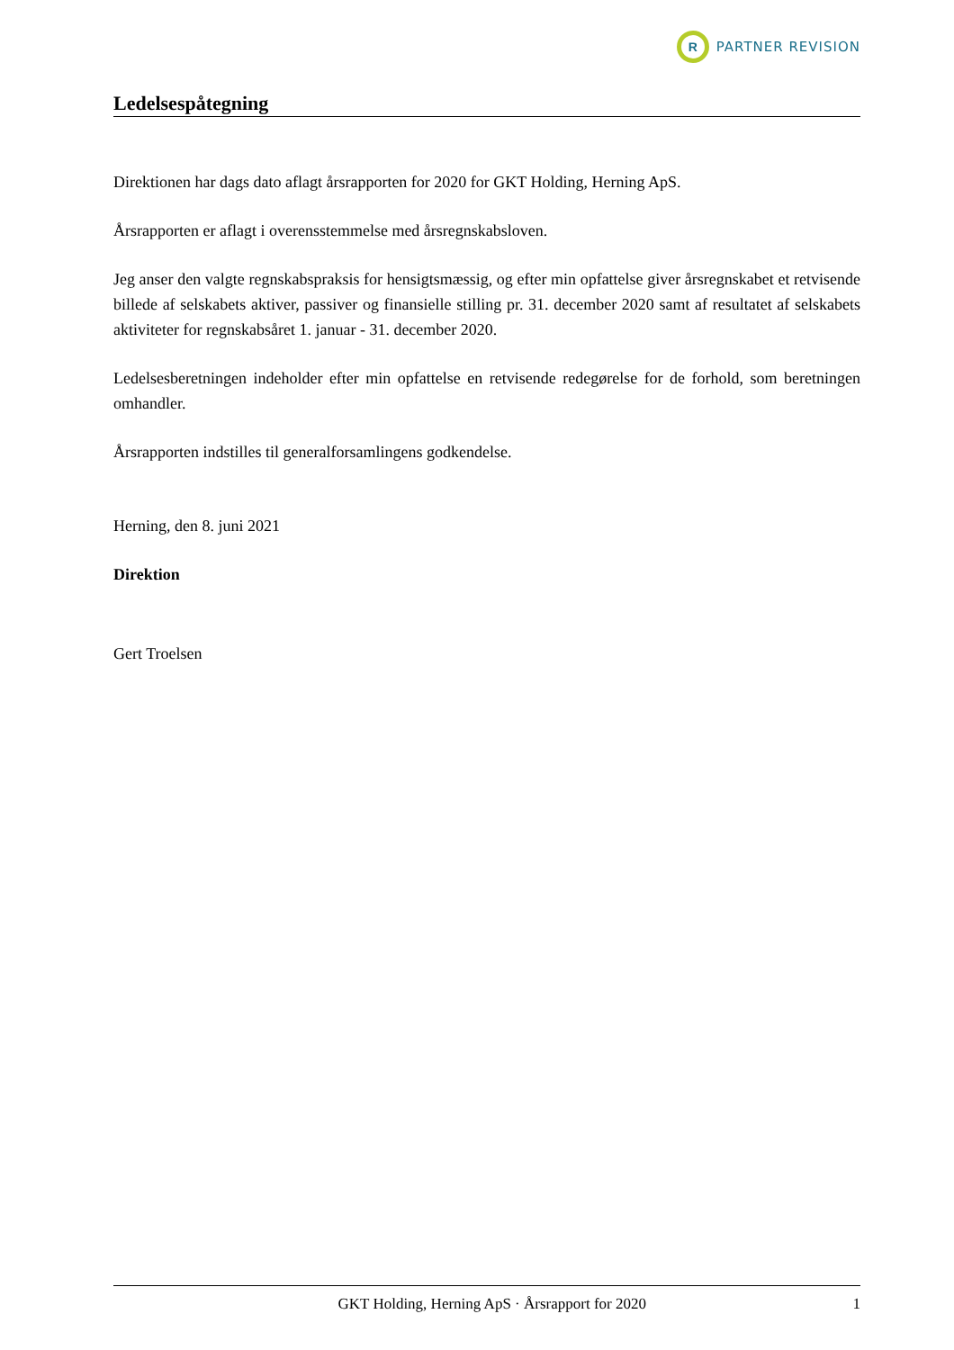R
PARTNER REVISION
Ledelsespåtegning
Direktionen har dags dato aflagt årsrapporten for 2020 for GKT Holding, Herning ApS.
Årsrapporten er aflagt i overensstemmelse med årsregnskabsloven.
Jeg anser den valgte regnskabspraksis for hensigtsmæssig, og efter min opfattelse giver årsregnskabet et retvisende billede af selskabets aktiver, passiver og finansielle stilling pr. 31. december 2020 samt af resultatet af selskabets aktiviteter for regnskabsåret 1. januar - 31. december 2020.
Ledelsesberetningen indeholder efter min opfattelse en retvisende redegørelse for de forhold, som beretningen omhandler.
Årsrapporten indstilles til generalforsamlingens godkendelse.
Herning, den 8. juni 2021
Direktion
Gert Troelsen
GKT Holding, Herning ApS · Årsrapport for 2020 1